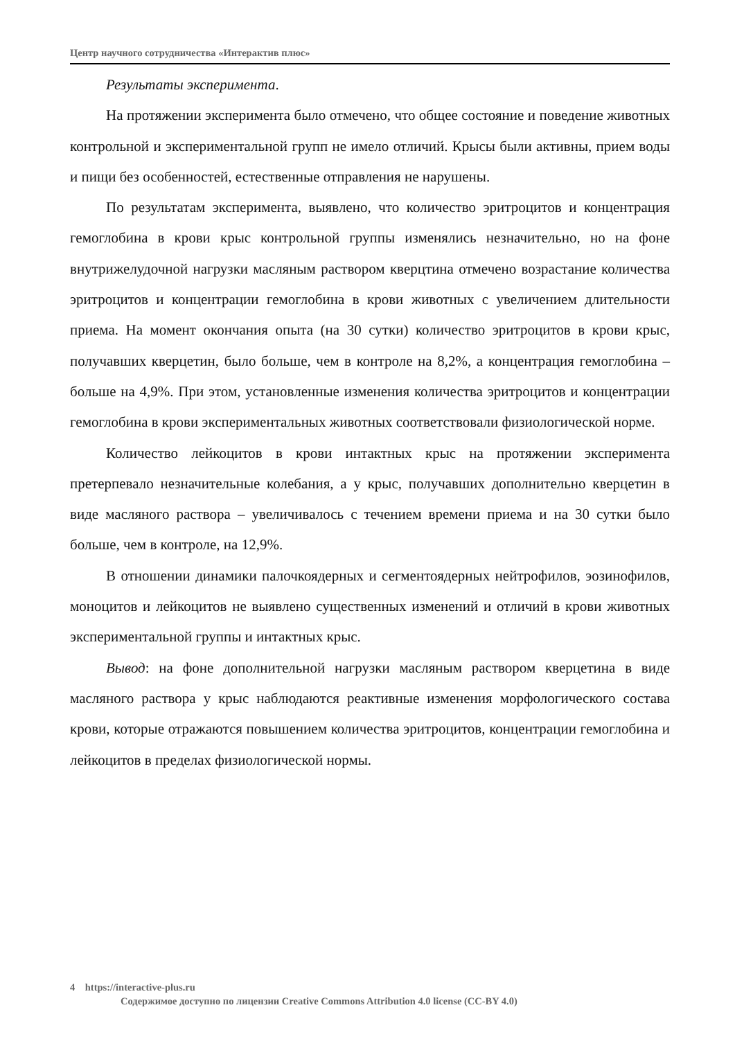Центр научного сотрудничества «Интерактив плюс»
Результаты эксперимента.
На протяжении эксперимента было отмечено, что общее состояние и поведение животных контрольной и экспериментальной групп не имело отличий. Крысы были активны, прием воды и пищи без особенностей, естественные отправления не нарушены.
По результатам эксперимента, выявлено, что количество эритроцитов и концентрация гемоглобина в крови крыс контрольной группы изменялись незначительно, но на фоне внутрижелудочной нагрузки масляным раствором кверцтина отмечено возрастание количества эритроцитов и концентрации гемоглобина в крови животных с увеличением длительности приема. На момент окончания опыта (на 30 сутки) количество эритроцитов в крови крыс, получавших кверцетин, было больше, чем в контроле на 8,2%, а концентрация гемоглобина – больше на 4,9%. При этом, установленные изменения количества эритроцитов и концентрации гемоглобина в крови экспериментальных животных соответствовали физиологической норме.
Количество лейкоцитов в крови интактных крыс на протяжении эксперимента претерпевало незначительные колебания, а у крыс, получавших дополнительно кверцетин в виде масляного раствора – увеличивалось с течением времени приема и на 30 сутки было больше, чем в контроле, на 12,9%.
В отношении динамики палочкоядерных и сегментоядерных нейтрофилов, эозинофилов, моноцитов и лейкоцитов не выявлено существенных изменений и отличий в крови животных экспериментальной группы и интактных крыс.
Вывод: на фоне дополнительной нагрузки масляным раствором кверцетина в виде масляного раствора у крыс наблюдаются реактивные изменения морфологического состава крови, которые отражаются повышением количества эритроцитов, концентрации гемоглобина и лейкоцитов в пределах физиологической нормы.
4 https://interactive-plus.ru
Содержимое доступно по лицензии Creative Commons Attribution 4.0 license (CC-BY 4.0)